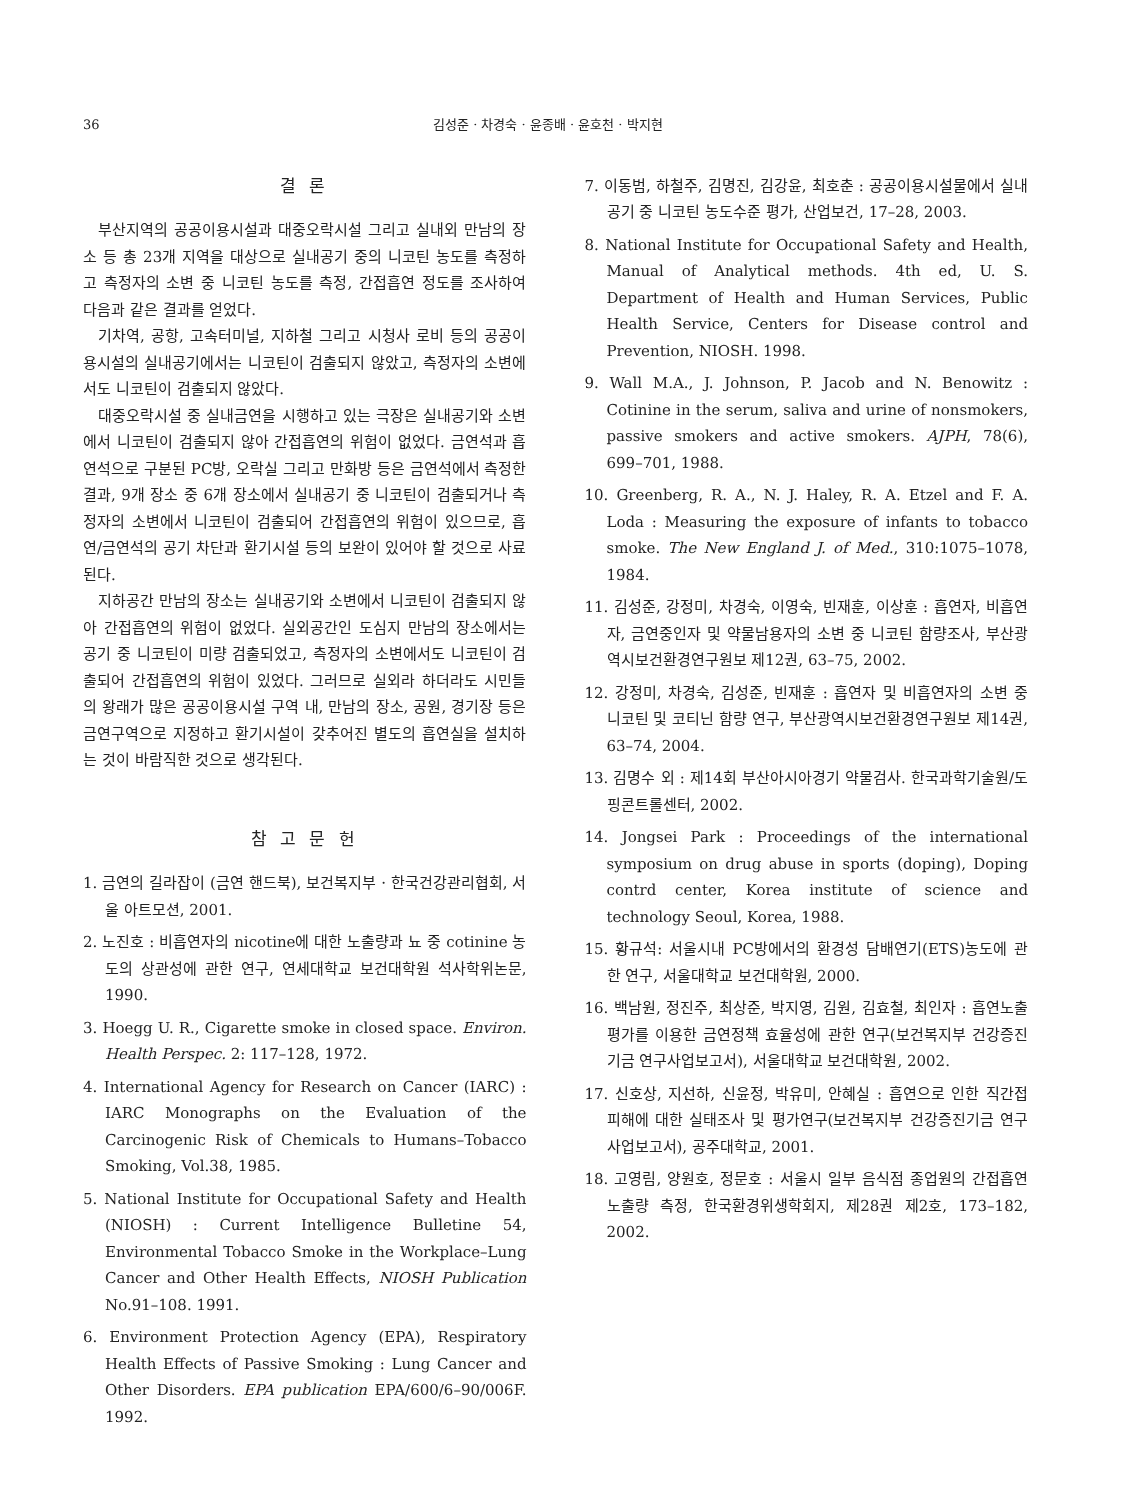36 김성준 · 차경숙 · 윤종배 · 윤호천 · 박지현
결 론
부산지역의 공공이용시설과 대중오락시설 그리고 실내외 만남의 장소 등 총 23개 지역을 대상으로 실내공기 중의 니코틴 농도를 측정하고 측정자의 소변 중 니코틴 농도를 측정, 간접흡연 정도를 조사하여 다음과 같은 결과를 얻었다.
기차역, 공항, 고속터미널, 지하철 그리고 시청사 로비 등의 공공이용시설의 실내공기에서는 니코틴이 검출되지 않았고, 측정자의 소변에서도 니코틴이 검출되지 않았다.
대중오락시설 중 실내금연을 시행하고 있는 극장은 실내공기와 소변에서 니코틴이 검출되지 않아 간접흡연의 위험이 없었다. 금연석과 흡연석으로 구분된 PC방, 오락실 그리고 만화방 등은 금연석에서 측정한 결과, 9개 장소 중 6개 장소에서 실내공기 중 니코틴이 검출되거나 측정자의 소변에서 니코틴이 검출되어 간접흡연의 위험이 있으므로, 흡연/금연석의 공기 차단과 환기시설 등의 보완이 있어야 할 것으로 사료된다.
지하공간 만남의 장소는 실내공기와 소변에서 니코틴이 검출되지 않아 간접흡연의 위험이 없었다. 실외공간인 도심지 만남의 장소에서는 공기 중 니코틴이 미량 검출되었고, 측정자의 소변에서도 니코틴이 검출되어 간접흡연의 위험이 있었다. 그러므로 실외라 하더라도 시민들의 왕래가 많은 공공이용시설 구역 내, 만남의 장소, 공원, 경기장 등은 금연구역으로 지정하고 환기시설이 갖추어진 별도의 흡연실을 설치하는 것이 바람직한 것으로 생각된다.
참 고 문 헌
1. 금연의 길라잡이 (금연 핸드북), 보건복지부 · 한국건강관리협회, 서울 아트모션, 2001.
2. 노진호 : 비흡연자의 nicotine에 대한 노출량과 뇨 중 cotinine 농도의 상관성에 관한 연구, 연세대학교 보건대학원 석사학위논문, 1990.
3. Hoegg U. R., Cigarette smoke in closed space. Environ. Health Perspec. 2: 117–128, 1972.
4. International Agency for Research on Cancer (IARC) : IARC Monographs on the Evaluation of the Carcinogenic Risk of Chemicals to Humans–Tobacco Smoking, Vol.38, 1985.
5. National Institute for Occupational Safety and Health (NIOSH) : Current Intelligence Bulletine 54, Environmental Tobacco Smoke in the Workplace–Lung Cancer and Other Health Effects, NIOSH Publication No.91–108. 1991.
6. Environment Protection Agency (EPA), Respiratory Health Effects of Passive Smoking : Lung Cancer and Other Disorders. EPA publication EPA/600/6–90/006F. 1992.
7. 이동범, 하철주, 김명진, 김강윤, 최호춘 : 공공이용시설물에서 실내공기 중 니코틴 농도수준 평가, 산업보건, 17–28, 2003.
8. National Institute for Occupational Safety and Health, Manual of Analytical methods. 4th ed, U. S. Department of Health and Human Services, Public Health Service, Centers for Disease control and Prevention, NIOSH. 1998.
9. Wall M.A., J. Johnson, P. Jacob and N. Benowitz : Cotinine in the serum, saliva and urine of nonsmokers, passive smokers and active smokers. AJPH, 78(6), 699–701, 1988.
10. Greenberg, R. A., N. J. Haley, R. A. Etzel and F. A. Loda : Measuring the exposure of infants to tobacco smoke. The New England J. of Med., 310:1075–1078, 1984.
11. 김성준, 강정미, 차경숙, 이영숙, 빈재훈, 이상훈 : 흡연자, 비흡연자, 금연중인자 및 약물남용자의 소변 중 니코틴 함량조사, 부산광역시보건환경연구원보 제12권, 63–75, 2002.
12. 강정미, 차경숙, 김성준, 빈재훈 : 흡연자 및 비흡연자의 소변 중 니코틴 및 코티닌 함량 연구, 부산광역시보건환경연구원보 제14권, 63–74, 2004.
13. 김명수 외 : 제14회 부산아시아경기 약물검사. 한국과학기술원/도핑콘트롤센터, 2002.
14. Jongsei Park : Proceedings of the international symposium on drug abuse in sports (doping), Doping contrd center, Korea institute of science and technology Seoul, Korea, 1988.
15. 황규석: 서울시내 PC방에서의 환경성 담배연기(ETS)농도에 관한 연구, 서울대학교 보건대학원, 2000.
16. 백남원, 정진주, 최상준, 박지영, 김원, 김효철, 최인자 : 흡연노출평가를 이용한 금연정책 효율성에 관한 연구(보건복지부 건강증진기금 연구사업보고서), 서울대학교 보건대학원, 2002.
17. 신호상, 지선하, 신윤정, 박유미, 안혜실 : 흡연으로 인한 직간접 피해에 대한 실태조사 및 평가연구(보건복지부 건강증진기금 연구사업보고서), 공주대학교, 2001.
18. 고영림, 양원호, 정문호 : 서울시 일부 음식점 종업원의 간접흡연 노출량 측정, 한국환경위생학회지, 제28권 제2호, 173–182, 2002.